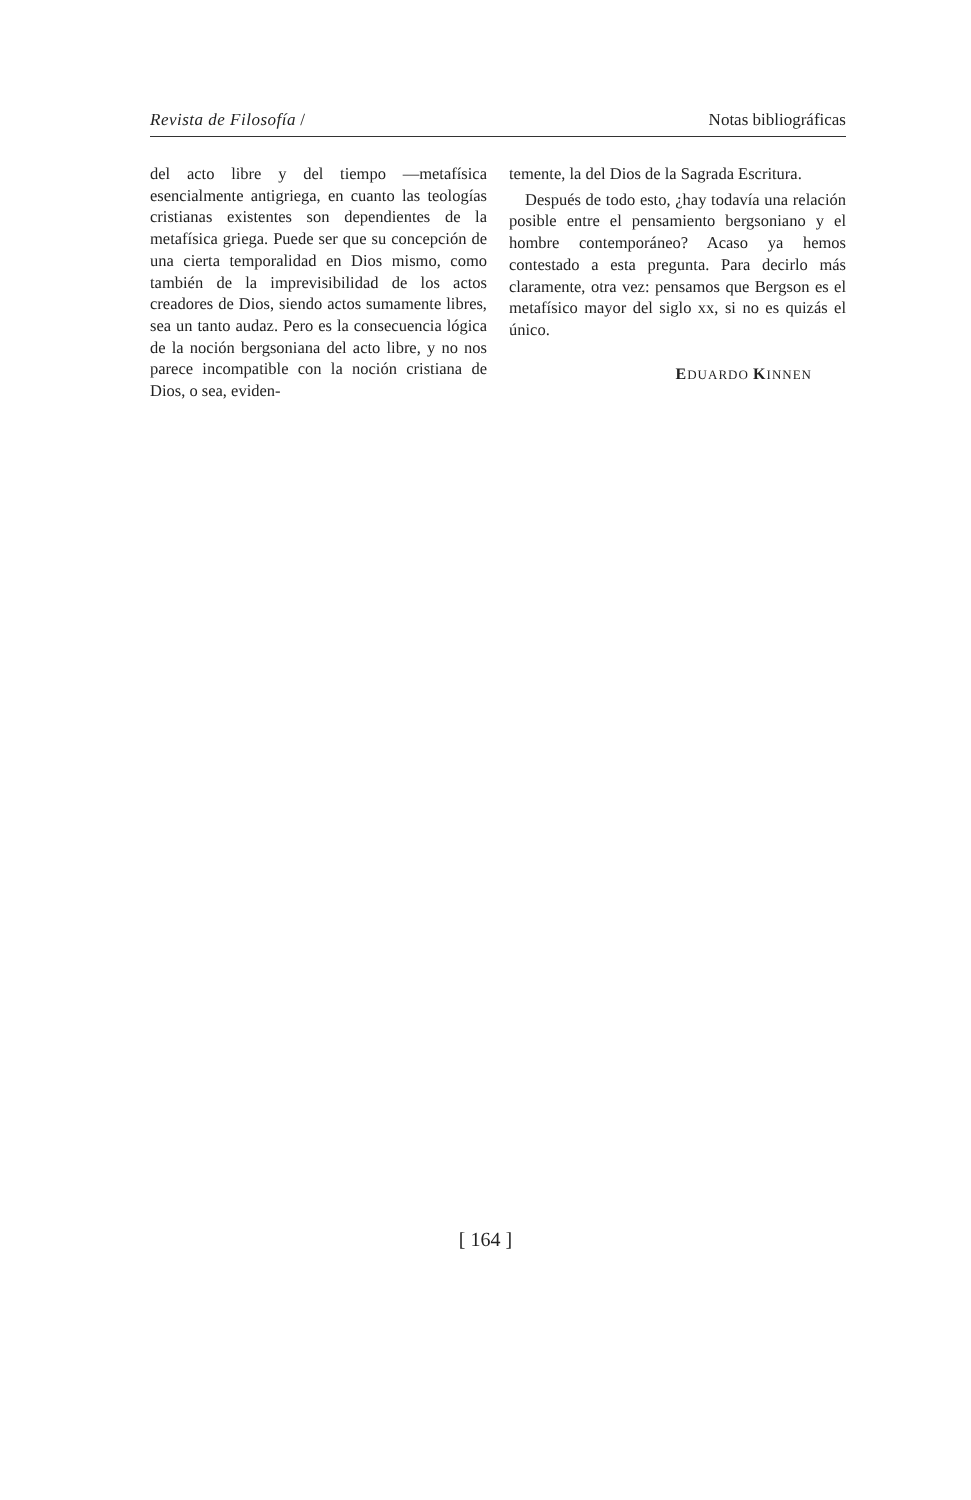Revista de Filosofía / Notas bibliográficas
del acto libre y del tiempo —metafísica esencialmente antigriega, en cuanto las teologías cristianas existentes son dependientes de la metafísica griega. Puede ser que su concepción de una cierta temporalidad en Dios mismo, como también de la imprevisibilidad de los actos creadores de Dios, siendo actos sumamente libres, sea un tanto audaz. Pero es la consecuencia lógica de la noción bergsoniana del acto libre, y no nos parece incompatible con la noción cristiana de Dios, o sea, eviden-
temente, la del Dios de la Sagrada Escritura.
Después de todo esto, ¿hay todavía una relación posible entre el pensamiento bergsoniano y el hombre contemporáneo? Acaso ya hemos contestado a esta pregunta. Para decirlo más claramente, otra vez: pensamos que Bergson es el metafísico mayor del siglo xx, si no es quizás el único.
EDUARDO KINNEN
[ 164 ]